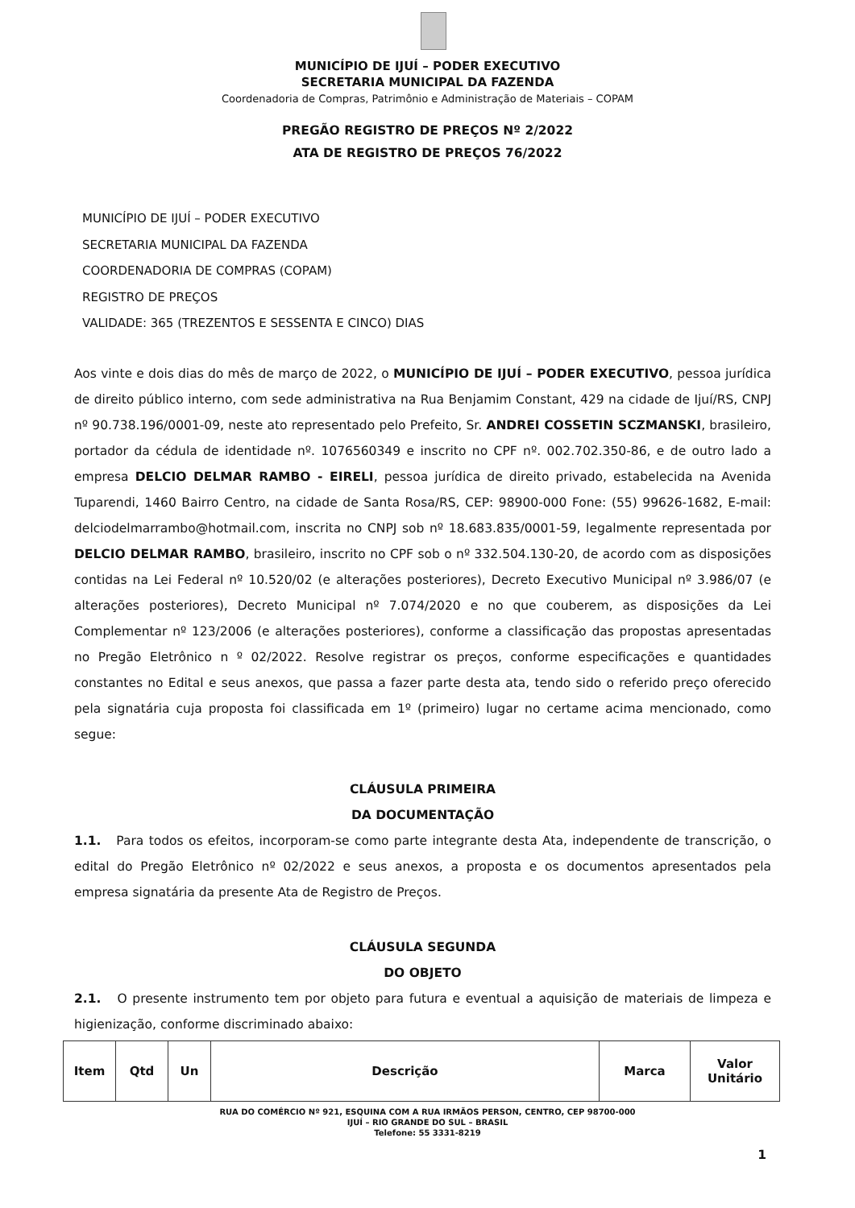MUNICÍPIO DE IJUÍ – PODER EXECUTIVO
SECRETARIA MUNICIPAL DA FAZENDA
Coordenadoria de Compras, Patrimônio e Administração de Materiais – COPAM
PREGÃO REGISTRO DE PREÇOS Nº 2/2022
ATA DE REGISTRO DE PREÇOS 76/2022
MUNICÍPIO DE IJUÍ – PODER EXECUTIVO
SECRETARIA MUNICIPAL DA FAZENDA
COORDENADORIA DE COMPRAS (COPAM)
REGISTRO DE PREÇOS
VALIDADE: 365 (TREZENTOS E SESSENTA E CINCO) DIAS
Aos vinte e dois dias do mês de março de 2022, o MUNICÍPIO DE IJUÍ – PODER EXECUTIVO, pessoa jurídica de direito público interno, com sede administrativa na Rua Benjamim Constant, 429 na cidade de Ijuí/RS, CNPJ nº 90.738.196/0001-09, neste ato representado pelo Prefeito, Sr. ANDREI COSSETIN SCZMANSKI, brasileiro, portador da cédula de identidade nº. 1076560349 e inscrito no CPF nº. 002.702.350-86, e de outro lado a empresa DELCIO DELMAR RAMBO - EIRELI, pessoa jurídica de direito privado, estabelecida na Avenida Tuparendi, 1460 Bairro Centro, na cidade de Santa Rosa/RS, CEP: 98900-000 Fone: (55) 99626-1682, E-mail: delciodelmarrambo@hotmail.com, inscrita no CNPJ sob nº 18.683.835/0001-59, legalmente representada por DELCIO DELMAR RAMBO, brasileiro, inscrito no CPF sob o nº 332.504.130-20, de acordo com as disposições contidas na Lei Federal nº 10.520/02 (e alterações posteriores), Decreto Executivo Municipal nº 3.986/07 (e alterações posteriores), Decreto Municipal nº 7.074/2020 e no que couberem, as disposições da Lei Complementar nº 123/2006 (e alterações posteriores), conforme a classificação das propostas apresentadas no Pregão Eletrônico n º 02/2022. Resolve registrar os preços, conforme especificações e quantidades constantes no Edital e seus anexos, que passa a fazer parte desta ata, tendo sido o referido preço oferecido pela signatária cuja proposta foi classificada em 1º (primeiro) lugar no certame acima mencionado, como segue:
CLÁUSULA PRIMEIRA
DA DOCUMENTAÇÃO
1.1. Para todos os efeitos, incorporam-se como parte integrante desta Ata, independente de transcrição, o edital do Pregão Eletrônico nº 02/2022 e seus anexos, a proposta e os documentos apresentados pela empresa signatária da presente Ata de Registro de Preços.
CLÁUSULA SEGUNDA
DO OBJETO
2.1. O presente instrumento tem por objeto para futura e eventual a aquisição de materiais de limpeza e higienização, conforme discriminado abaixo:
| Item | Qtd | Un | Descrição | Marca | Valor Unitário |
| --- | --- | --- | --- | --- | --- |
RUA DO COMÉRCIO Nº 921, ESQUINA COM A RUA IRMÃOS PERSON, CENTRO, CEP 98700-000
IJUÍ – RIO GRANDE DO SUL – BRASIL
Telefone: 55 3331-8219
1